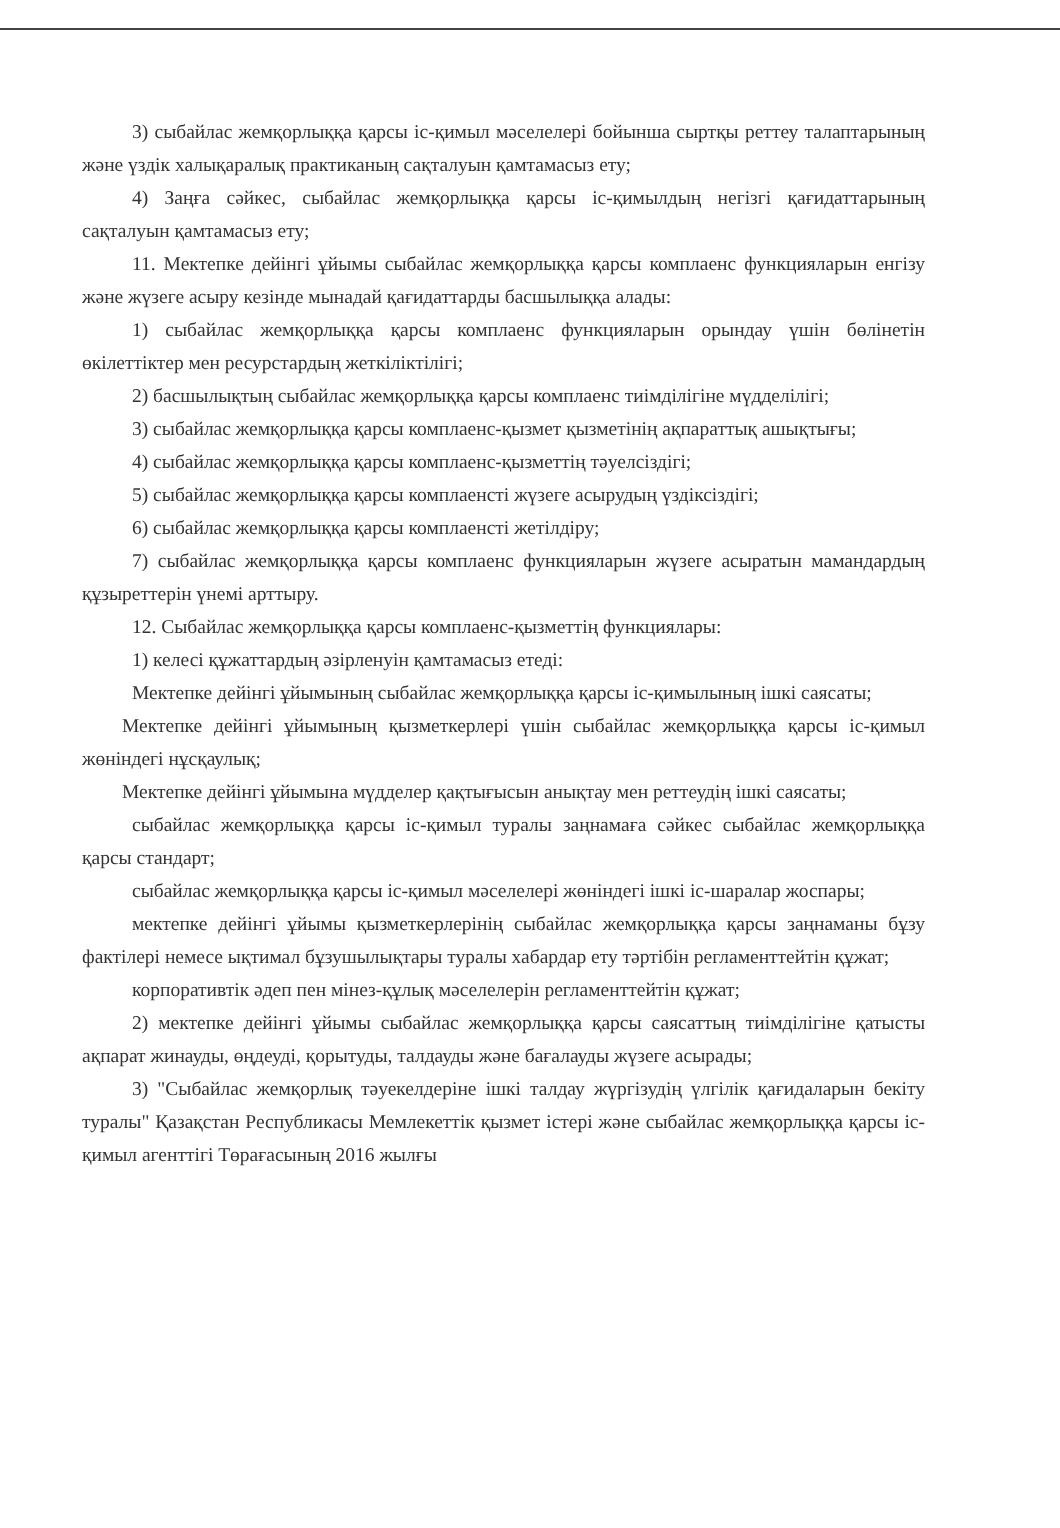3) сыбайлас жемқорлыққа қарсы іс-қимыл мәселелері бойынша сыртқы реттеу талаптарының және үздік халықаралық практиканың сақталуын қамтамасыз ету;
4) Заңға сәйкес, сыбайлас жемқорлыққа қарсы іс-қимылдың негізгі қағидаттарының сақталуын қамтамасыз ету;
11. Мектепке дейінгі ұйымы сыбайлас жемқорлыққа қарсы комплаенс функцияларын енгізу және жүзеге асыру кезінде мынадай қағидаттарды басшылыққа алады:
1) сыбайлас жемқорлыққа қарсы комплаенс функцияларын орындау үшін бөлінетін өкілеттіктер мен ресурстардың жеткіліктілігі;
2) басшылықтың сыбайлас жемқорлыққа қарсы комплаенс тиімділігіне мүдделілігі;
3) сыбайлас жемқорлыққа қарсы комплаенс-қызмет қызметінің ақпараттық ашықтығы;
4) сыбайлас жемқорлыққа қарсы комплаенс-қызметтің тәуелсіздігі;
5) сыбайлас жемқорлыққа қарсы комплаенсті жүзеге асырудың үздіксіздігі;
6) сыбайлас жемқорлыққа қарсы комплаенсті жетілдіру;
7) сыбайлас жемқорлыққа қарсы комплаенс функцияларын жүзеге асыратын мамандардың құзыреттерін үнемі арттыру.
12. Сыбайлас жемқорлыққа қарсы комплаенс-қызметтің функциялары:
1) келесі құжаттардың әзірленуін қамтамасыз етеді:
Мектепке дейінгі ұйымының сыбайлас жемқорлыққа қарсы іс-қимылының ішкі саясаты;
Мектепке дейінгі ұйымының қызметкерлері үшін сыбайлас жемқорлыққа қарсы іс-қимыл жөніндегі нұсқаулық;
Мектепке дейінгі ұйымына мүдделер қақтығысын анықтау мен реттеудің ішкі саясаты;
сыбайлас жемқорлыққа қарсы іс-қимыл туралы заңнамаға сәйкес сыбайлас жемқорлыққа қарсы стандарт;
сыбайлас жемқорлыққа қарсы іс-қимыл мәселелері жөніндегі ішкі іс-шаралар жоспары;
мектепке дейінгі ұйымы қызметкерлерінің сыбайлас жемқорлыққа қарсы заңнаманы бұзу фактілері немесе ықтимал бұзушылықтары туралы хабардар ету тәртібін регламенттейтін құжат;
корпоративтік әдеп пен мінез-құлық мәселелерін регламенттейтін құжат;
2) мектепке дейінгі ұйымы сыбайлас жемқорлыққа қарсы саясаттың тиімділігіне қатысты ақпарат жинауды, өңдеуді, қорытуды, талдауды және бағалауды жүзеге асырады;
3) "Сыбайлас жемқорлық тәуекелдеріне ішкі талдау жүргізудің үлгілік қағидаларын бекіту туралы" Қазақстан Республикасы Мемлекеттік қызмет істері және сыбайлас жемқорлыққа қарсы іс-қимыл агенттігі Төрағасының 2016 жылғы